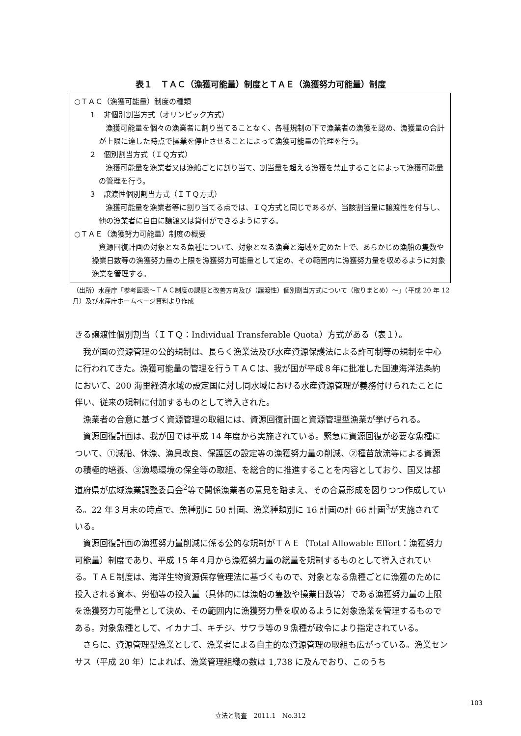表１　ＴＡＣ（漁獲可能量）制度とＴＡＥ（漁獲努力可能量）制度
○ＴＡＣ（漁獲可能量）制度の種類
１　非個別割当方式（オリンピック方式）
漁獲可能量を個々の漁業者に割り当てることなく、各種規制の下で漁業者の漁獲を認め、漁獲量の合計が上限に達した時点で操業を停止させることによって漁獲可能量の管理を行う。
２　個別割当方式（ＩＱ方式）
漁獲可能量を漁業者又は漁船ごとに割り当て、割当量を超える漁獲を禁止することによって漁獲可能量の管理を行う。
３　譲渡性個別割当方式（ＩＴＱ方式）
漁獲可能量を漁業者等に割り当てる点では、ＩＱ方式と同じであるが、当該割当量に譲渡性を付与し、他の漁業者に自由に譲渡又は貸付ができるようにする。
○ＴＡＥ（漁獲努力可能量）制度の概要
資源回復計画の対象となる魚種について、対象となる漁業と海域を定めた上で、あらかじめ漁船の隻数や操業日数等の漁獲努力量の上限を漁獲努力可能量として定め、その範囲内に漁獲努力量を収めるように対象漁業を管理する。
（出所）水産庁「参考図表～ＴＡＣ制度の課題と改善方向及び（譲渡性）個別割当方式について（取りまとめ）～」（平成 20 年 12 月）及び水産庁ホームページ資料より作成
きる譲渡性個別割当（ＩＴＱ：Individual Transferable Quota）方式がある（表１）。
我が国の資源管理の公的規制は、長らく漁業法及び水産資源保護法による許可制等の規制を中心に行われてきた。漁獲可能量の管理を行うＴＡＣは、我が国が平成８年に批准した国連海洋法条約において、200 海里経済水域の設定国に対し同水域における水産資源管理が義務付けられたことに伴い、従来の規制に付加するものとして導入された。
漁業者の合意に基づく資源管理の取組には、資源回復計画と資源管理型漁業が挙げられる。
資源回復計画は、我が国では平成 14 年度から実施されている。緊急に資源回復が必要な魚種について、①減船、休漁、漁具改良、保護区の設定等の漁獲努力量の削減、②種苗放流等による資源の積極的培養、③漁場環境の保全等の取組、を総合的に推進することを内容としており、国又は都道府県が広域漁業調整委員会<sup>2</sup>等で関係漁業者の意見を踏まえ、その合意形成を図りつつ作成している。22 年３月末の時点で、魚種別に 50 計画、漁業種類別に 16 計画の計 66 計画<sup>3</sup>が実施されている。
資源回復計画の漁獲努力量削減に係る公的な規制がＴＡＥ（Total Allowable Effort：漁獲努力可能量）制度であり、平成 15 年４月から漁獲努力量の総量を規制するものとして導入されている。ＴＡＥ制度は、海洋生物資源保存管理法に基づくもので、対象となる魚種ごとに漁獲のために投入される資本、労働等の投入量（具体的には漁船の隻数や操業日数等）である漁獲努力量の上限を漁獲努力可能量として決め、その範囲内に漁獲努力量を収めるように対象漁業を管理するものである。対象魚種として、イカナゴ、キチジ、サワラ等の９魚種が政令により指定されている。
さらに、資源管理型漁業として、漁業者による自主的な資源管理の取組も広がっている。漁業センサス（平成 20 年）によれば、漁業管理組織の数は 1,738 に及んでおり、このうち
103
立法と調査　2011.1　No.312